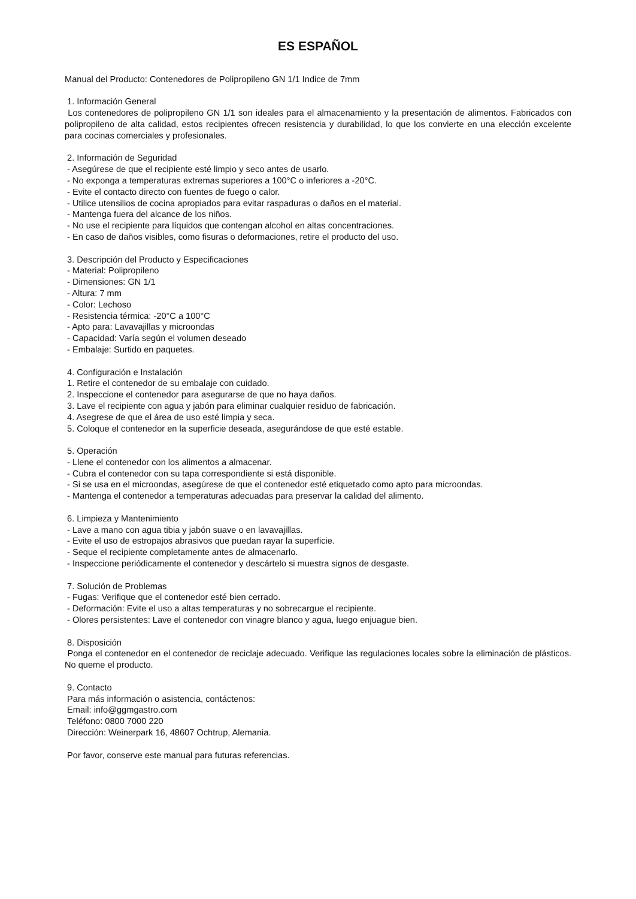ES ESPAÑOL
Manual del Producto: Contenedores de Polipropileno GN 1/1 Indice de 7mm
1. Información General
Los contenedores de polipropileno GN 1/1 son ideales para el almacenamiento y la presentación de alimentos. Fabricados con polipropileno de alta calidad, estos recipientes ofrecen resistencia y durabilidad, lo que los convierte en una elección excelente para cocinas comerciales y profesionales.
2. Información de Seguridad
- Asegúrese de que el recipiente esté limpio y seco antes de usarlo.
- No exponga a temperaturas extremas superiores a 100°C o inferiores a -20°C.
- Evite el contacto directo con fuentes de fuego o calor.
- Utilice utensilios de cocina apropiados para evitar raspaduras o daños en el material.
- Mantenga fuera del alcance de los niños.
- No use el recipiente para líquidos que contengan alcohol en altas concentraciones.
- En caso de daños visibles, como fisuras o deformaciones, retire el producto del uso.
3. Descripción del Producto y Especificaciones
- Material: Polipropileno
- Dimensiones: GN 1/1
- Altura: 7 mm
- Color: Lechoso
- Resistencia térmica: -20°C a 100°C
- Apto para: Lavavajillas y microondas
- Capacidad: Varía según el volumen deseado
- Embalaje: Surtido en paquetes.
4. Configuración e Instalación
1. Retire el contenedor de su embalaje con cuidado.
2. Inspeccione el contenedor para asegurarse de que no haya daños.
3. Lave el recipiente con agua y jabón para eliminar cualquier residuo de fabricación.
4. Asegrese de que el área de uso esté limpia y seca.
5. Coloque el contenedor en la superficie deseada, asegurándose de que esté estable.
5. Operación
- Llene el contenedor con los alimentos a almacenar.
- Cubra el contenedor con su tapa correspondiente si está disponible.
- Si se usa en el microondas, asegúrese de que el contenedor esté etiquetado como apto para microondas.
- Mantenga el contenedor a temperaturas adecuadas para preservar la calidad del alimento.
6. Limpieza y Mantenimiento
- Lave a mano con agua tibia y jabón suave o en lavavajillas.
- Evite el uso de estropajos abrasivos que puedan rayar la superficie.
- Seque el recipiente completamente antes de almacenarlo.
- Inspeccione periódicamente el contenedor y descártelo si muestra signos de desgaste.
7. Solución de Problemas
- Fugas: Verifique que el contenedor esté bien cerrado.
- Deformación: Evite el uso a altas temperaturas y no sobrecargue el recipiente.
- Olores persistentes: Lave el contenedor con vinagre blanco y agua, luego enjuague bien.
8. Disposición
Ponga el contenedor en el contenedor de reciclaje adecuado. Verifique las regulaciones locales sobre la eliminación de plásticos. No queme el producto.
9. Contacto
Para más información o asistencia, contáctenos:
Email: info@ggmgastro.com
Teléfono: 0800 7000 220
Dirección: Weinerpark 16, 48607 Ochtrup, Alemania.
Por favor, conserve este manual para futuras referencias.